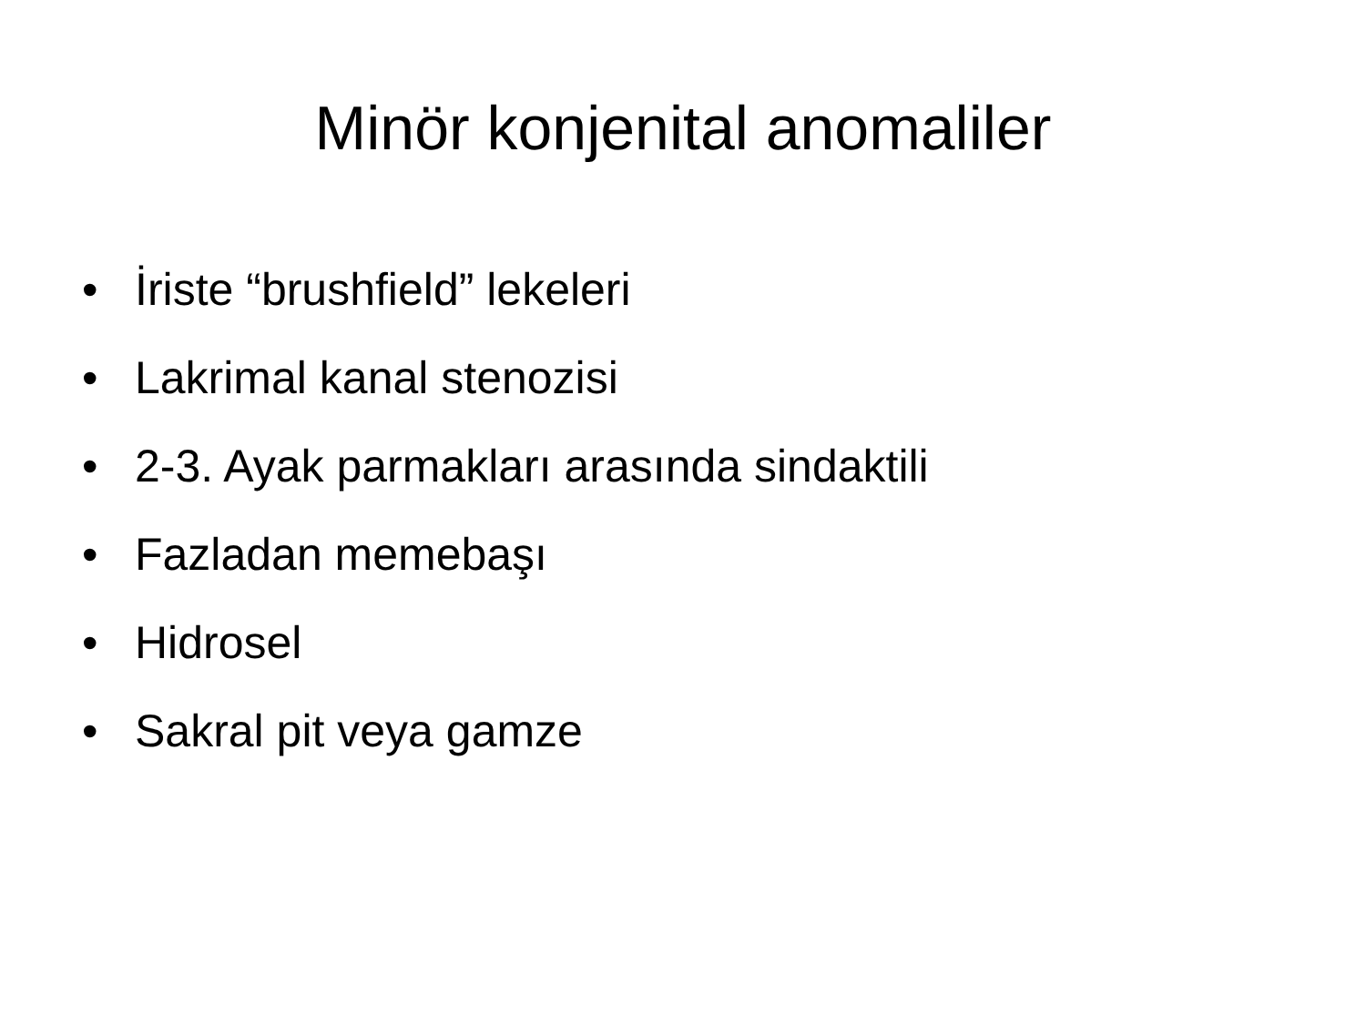Minör konjenital anomaliler
• İriste “brushfield” lekeleri
• Lakrimal kanal stenozisi
• 2-3. Ayak parmakları arasında sindaktili
• Fazladan memebaşı
• Hidrosel
• Sakral pit veya gamze